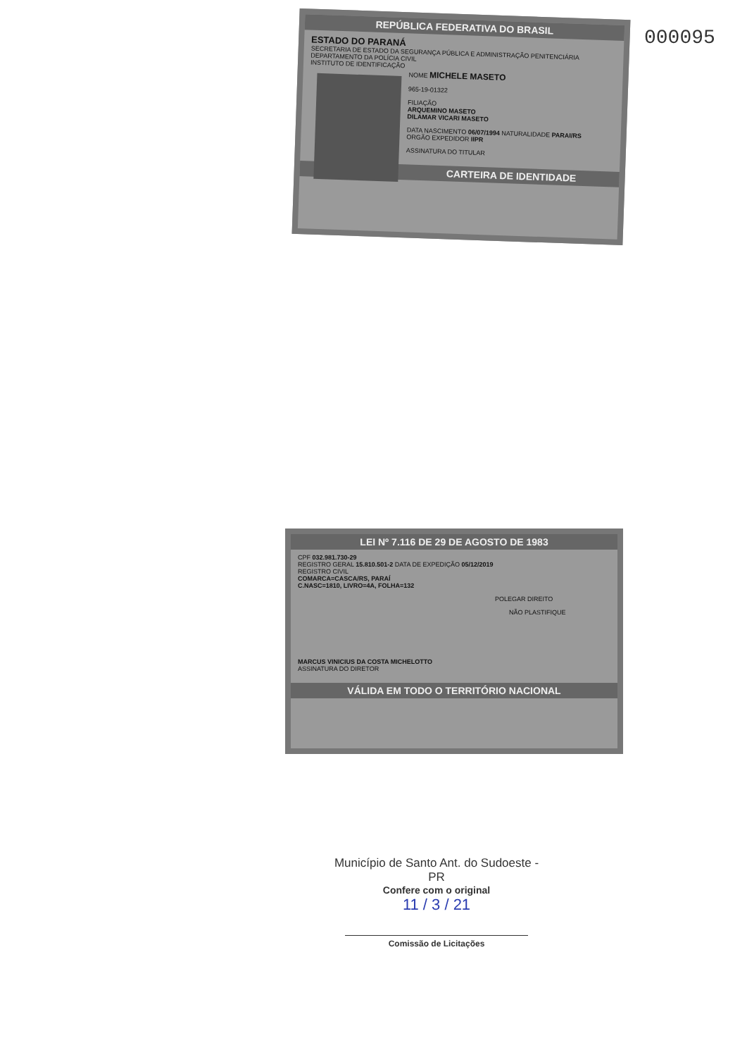000095
REPÚBLICA FEDERATIVA DO BRASIL
ESTADO DO PARANÁ
SECRETARIA DE ESTADO DA SEGURANÇA PÚBLICA E ADMINISTRAÇÃO PENITENCIÁRIA
DEPARTAMENTO DA POLÍCIA CIVIL
INSTITUTO DE IDENTIFICAÇÃO
NOME MICHELE MASETO
965-19-01322
FILIAÇÃO
ARQUEMINO MASETO
DILAMAR VICARI MASETO
DATA NASCIMENTO 06/07/1994 NATURALIDADE PARAI/RS
ORGÃO EXPEDIDOR IIPR
ASSINATURA DO TITULAR
CARTEIRA DE IDENTIDADE
LEI Nº 7.116 DE 29 DE AGOSTO DE 1983
CPF 032.981.730-29
REGISTRO GERAL 15.810.501-2 DATA DE EXPEDIÇÃO 05/12/2019
REGISTRO CIVIL
COMARCA=CASCA/RS, PARAÍ
C.NASC=1810, LIVRO=4A, FOLHA=132
POLEGAR DIREITO
NÃO PLASTIFIQUE
MARCUS VINICIUS DA COSTA MICHELOTTO
ASSINATURA DO DIRETOR
VÁLIDA EM TODO O TERRITÓRIO NACIONAL
Município de Santo Ant. do Sudoeste - PR
Confere com o original
11 / 3 / 21
Comissão de Licitações